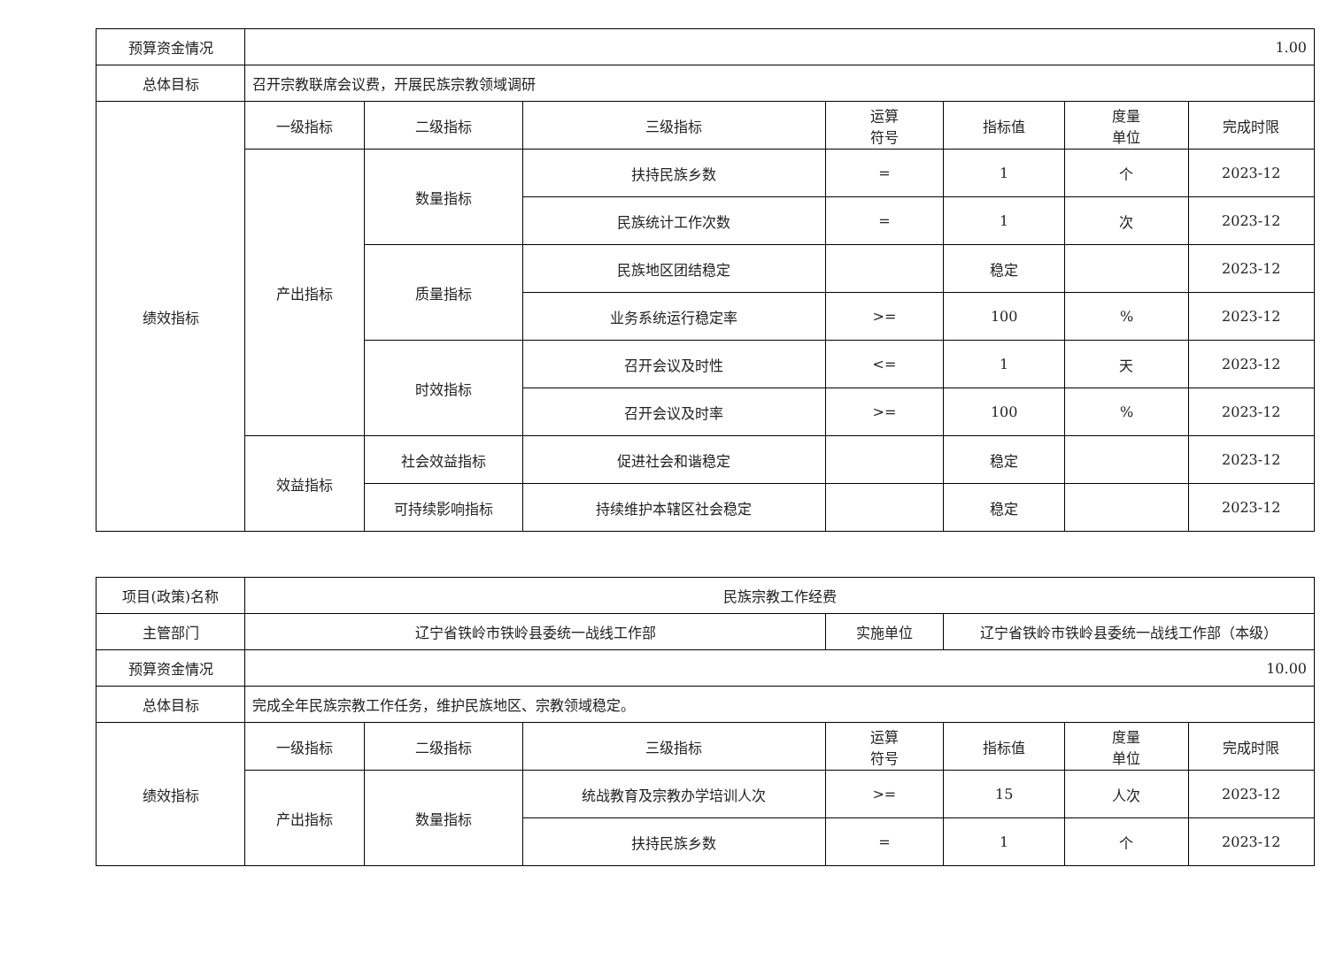| 预算资金情况 | 1.00 | | | | | | |
| 总体目标 | 召开宗教联席会议费，开展民族宗教领域调研 | | | | | | |
| 绩效指标 | 一级指标 | 二级指标 | 三级指标 | 运算 符号 | 指标值 | 度量 单位 | 完成时限 |
| | 产出指标 | 数量指标 | 扶持民族乡数 | = | 1 | 个 | 2023-12 |
| | | | 民族统计工作次数 | = | 1 | 次 | 2023-12 |
| | | 质量指标 | 民族地区团结稳定 | | 稳定 | | 2023-12 |
| | | | 业务系统运行稳定率 | >= | 100 | % | 2023-12 |
| | | 时效指标 | 召开会议及时性 | <= | 1 | 天 | 2023-12 |
| | | | 召开会议及时率 | >= | 100 | % | 2023-12 |
| | 效益指标 | 社会效益指标 | 促进社会和谐稳定 | | 稳定 | | 2023-12 |
| | | 可持续影响指标 | 持续维护本辖区社会稳定 | | 稳定 | | 2023-12 |
| 项目(政策)名称 | 民族宗教工作经费 | | | | | | |
| 主管部门 | 辽宁省铁岭市铁岭县委统一战线工作部 | | | 实施单位 | 辽宁省铁岭市铁岭县委统一战线工作部（本级） | | |
| 预算资金情况 | 10.00 | | | | | | |
| 总体目标 | 完成全年民族宗教工作任务，维护民族地区、宗教领域稳定。 | | | | | | |
| 绩效指标 | 一级指标 | 二级指标 | 三级指标 | 运算 符号 | 指标值 | 度量 单位 | 完成时限 |
| | 产出指标 | 数量指标 | 统战教育及宗教办学培训人次 | >= | 15 | 人次 | 2023-12 |
| | | | 扶持民族乡数 | = | 1 | 个 | 2023-12 |